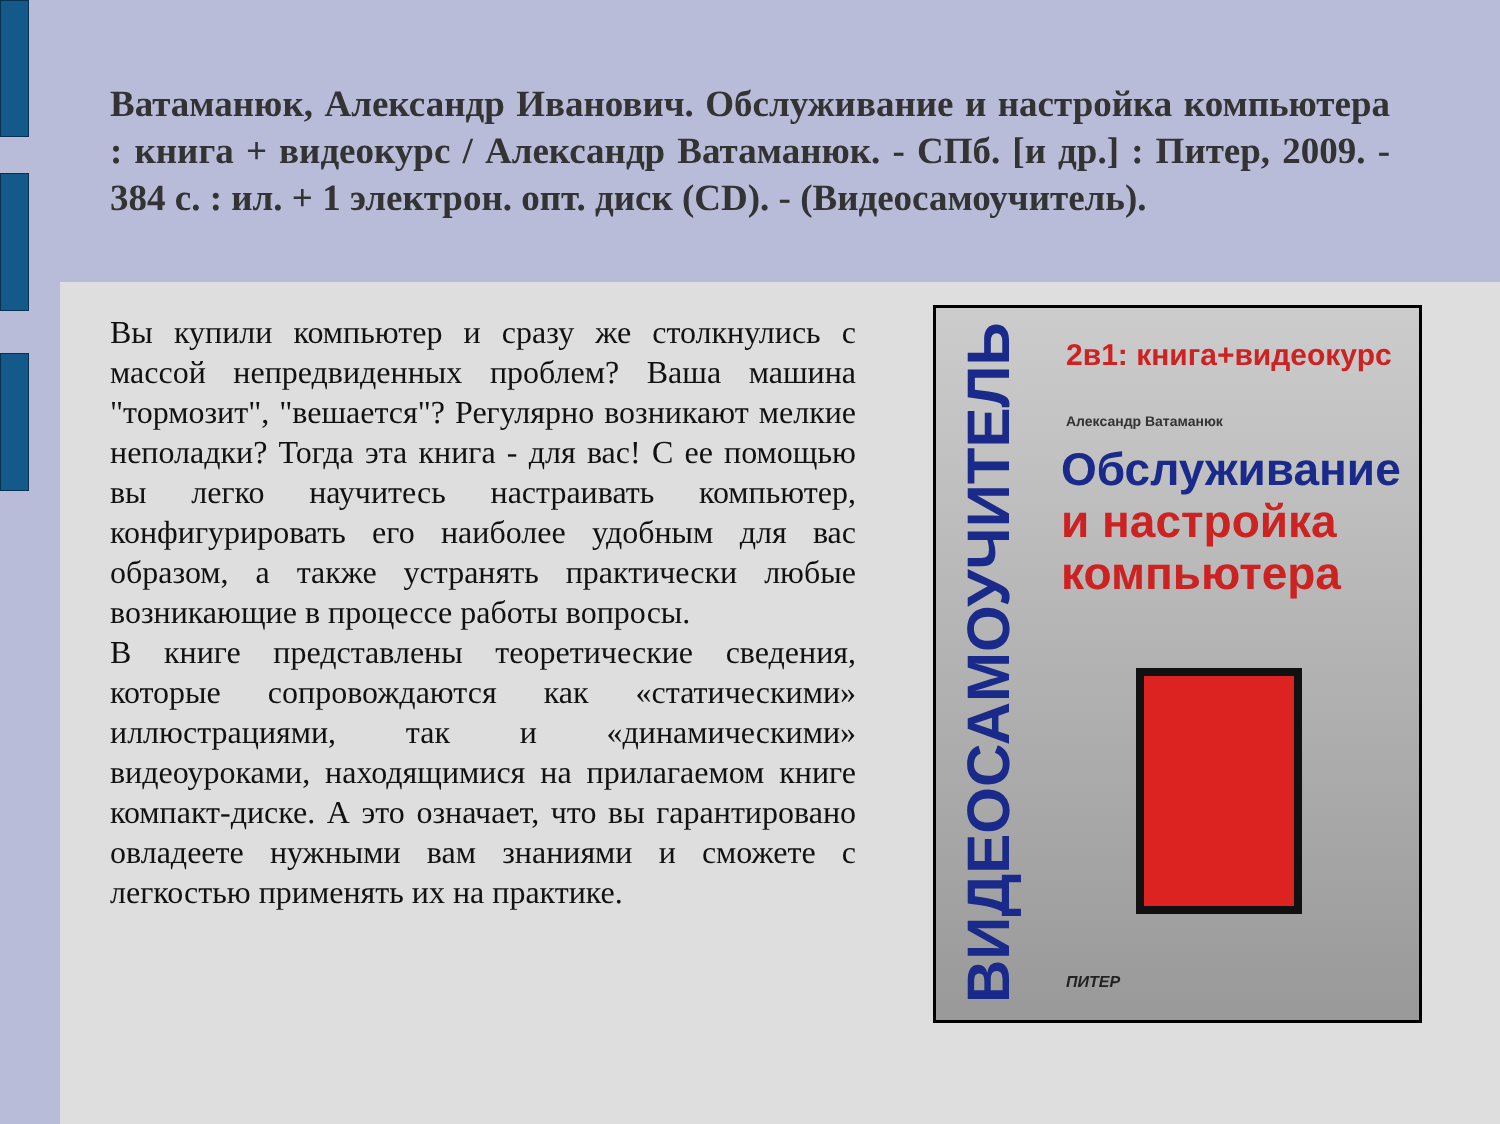Ватаманюк, Александр Иванович. Обслуживание и настройка компьютера : книга + видеокурс / Александр Ватаманюк. - СПб. [и др.] : Питер, 2009. - 384 с. : ил. + 1 электрон. опт. диск (CD). - (Видеосамоучитель).
Вы купили компьютер и сразу же столкнулись с массой непредвиденных проблем? Ваша машина "тормозит", "вешается"? Регулярно возникают мелкие неполадки? Тогда эта книга - для вас! С ее помощью вы легко научитесь настраивать компьютер, конфигурировать его наиболее удобным для вас образом, а также устранять практически любые возникающие в процессе работы вопросы.
В книге представлены теоретические сведения, которые сопровождаются как «статическими» иллюстрациями, так и «динамическими» видеоуроками, находящимися на прилагаемом книге компакт-диске. А это означает, что вы гарантировано овладеете нужными вам знаниями и сможете с легкостью применять их на практике.
ВИДЕОСАМОУЧИТЕЛЬ
2в1: книга+видеокурс
Александр Ватаманюк
Обслуживание
и настройка
компьютера
ПИТЕР